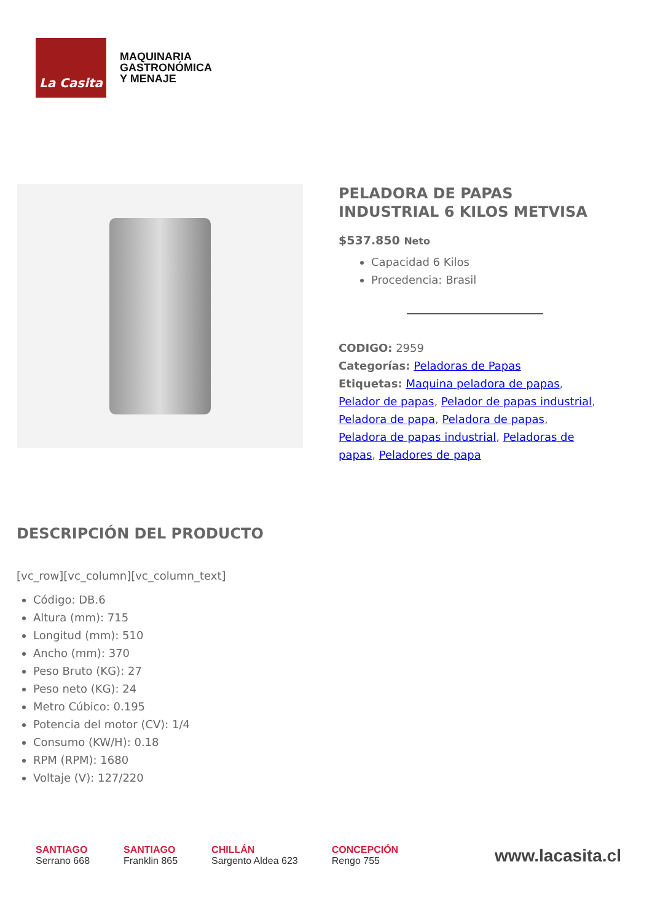La Casita
MAQUINARIA
GASTRONÓMICA
Y MENAJE
PELADORA DE PAPAS INDUSTRIAL 6 KILOS METVISA
$537.850 Neto
Capacidad 6 Kilos
Procedencia: Brasil
CODIGO: 2959
Categorías: Peladoras de Papas
Etiquetas: Maquina peladora de papas, Pelador de papas, Pelador de papas industrial, Peladora de papa, Peladora de papas, Peladora de papas industrial, Peladoras de papas, Peladores de papa
DESCRIPCIÓN DEL PRODUCTO
[vc_row][vc_column][vc_column_text]
Código: DB.6
Altura (mm): 715
Longitud (mm): 510
Ancho (mm): 370
Peso Bruto (KG): 27
Peso neto (KG): 24
Metro Cúbico: 0.195
Potencia del motor (CV): 1/4
Consumo (KW/H): 0.18
RPM (RPM): 1680
Voltaje (V): 127/220
SANTIAGO
Serrano 668
SANTIAGO
Franklin 865
CHILLÁN
Sargento Aldea 623
CONCEPCIÓN
Rengo 755
www.lacasita.cl